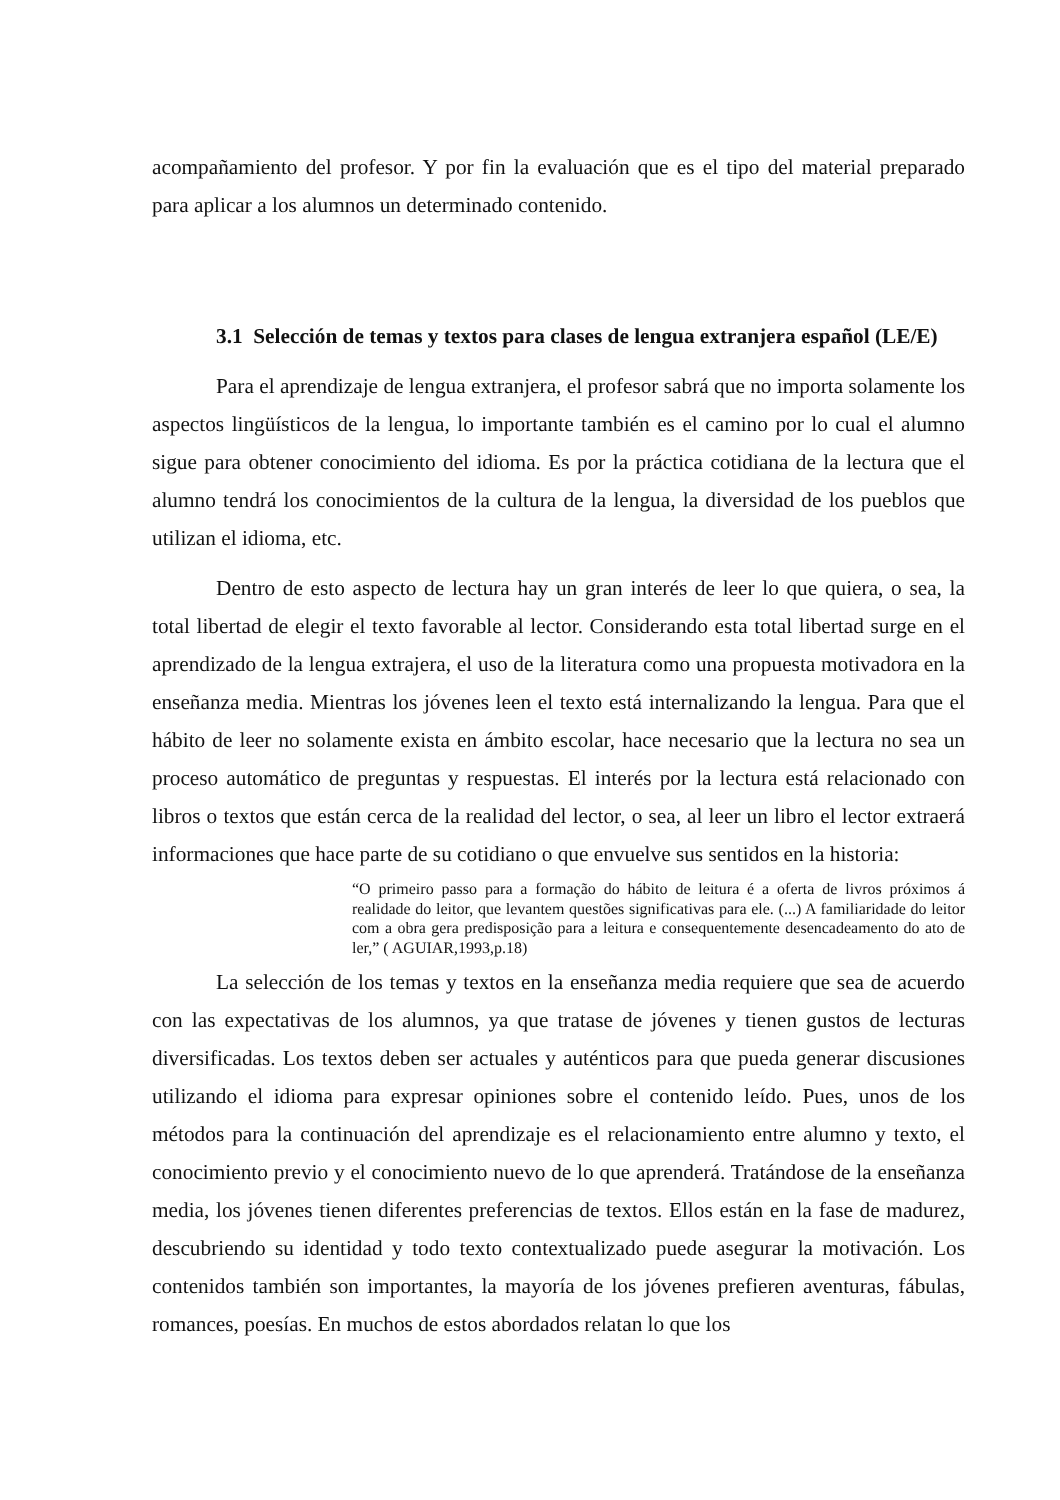acompañamiento del profesor. Y por fin la evaluación que es el tipo del material preparado para aplicar a los alumnos un determinado contenido.
3.1 Selección de temas y textos para clases de lengua extranjera español (LE/E)
Para el aprendizaje de lengua extranjera, el profesor sabrá que no importa solamente los aspectos lingüísticos de la lengua, lo importante también es el camino por lo cual el alumno sigue para obtener conocimiento del idioma. Es por la práctica cotidiana de la lectura que el alumno tendrá los conocimientos de la cultura de la lengua, la diversidad de los pueblos que utilizan el idioma, etc.
Dentro de esto aspecto de lectura hay un gran interés de leer lo que quiera, o sea, la total libertad de elegir el texto favorable al lector. Considerando esta total libertad surge en el aprendizado de la lengua extrajera, el uso de la literatura como una propuesta motivadora en la enseñanza media. Mientras los jóvenes leen el texto está internalizando la lengua. Para que el hábito de leer no solamente exista en ámbito escolar, hace necesario que la lectura no sea un proceso automático de preguntas y respuestas. El interés por la lectura está relacionado con libros o textos que están cerca de la realidad del lector, o sea, al leer un libro el lector extraerá informaciones que hace parte de su cotidiano o que envuelve sus sentidos en la historia:
“O primeiro passo para a formação do hábito de leitura é a oferta de livros próximos á realidade do leitor, que levantem questões significativas para ele. (...) A familiaridade do leitor com a obra gera predisposição para a leitura e consequentemente desencadeamento do ato de ler,” ( AGUIAR,1993,p.18)
La selección de los temas y textos en la enseñanza media requiere que sea de acuerdo con las expectativas de los alumnos, ya que tratase de jóvenes y tienen gustos de lecturas diversificadas. Los textos deben ser actuales y auténticos para que pueda generar discusiones utilizando el idioma para expresar opiniones sobre el contenido leído. Pues, unos de los métodos para la continuación del aprendizaje es el relacionamiento entre alumno y texto, el conocimiento previo y el conocimiento nuevo de lo que aprenderá. Tratándose de la enseñanza media, los jóvenes tienen diferentes preferencias de textos. Ellos están en la fase de madurez, descubriendo su identidad y todo texto contextualizado puede asegurar la motivación. Los contenidos también son importantes, la mayoría de los jóvenes prefieren aventuras, fábulas, romances, poesías. En muchos de estos abordados relatan lo que los